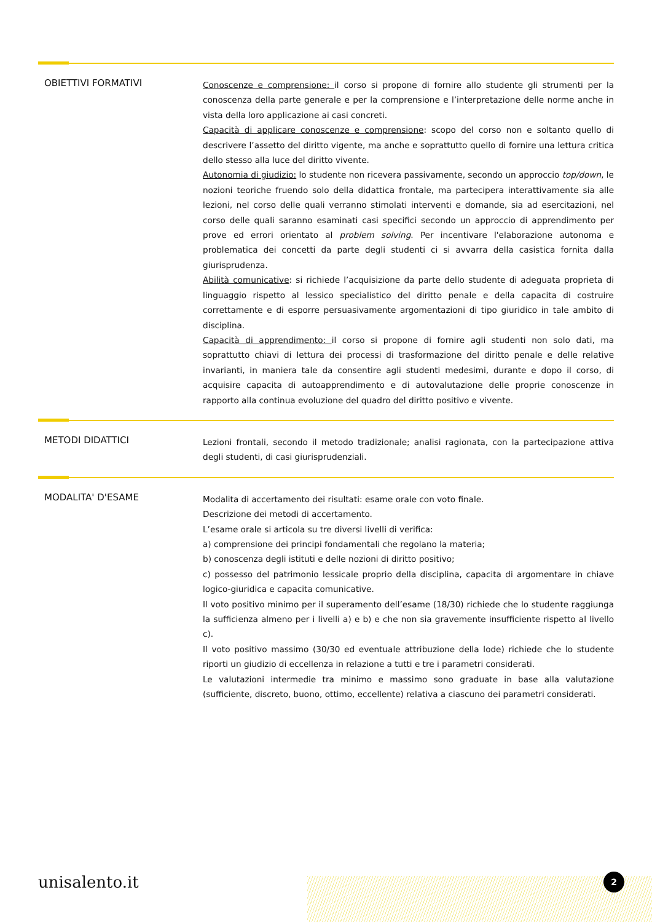OBIETTIVI FORMATIVI
Conoscenze e comprensione: il corso si propone di fornire allo studente gli strumenti per la conoscenza della parte generale e per la comprensione e l’interpretazione delle norme anche in vista della loro applicazione ai casi concreti.
Capacità di applicare conoscenze e comprensione: scopo del corso non e soltanto quello di descrivere l’assetto del diritto vigente, ma anche e soprattutto quello di fornire una lettura critica dello stesso alla luce del diritto vivente.
Autonomia di giudizio: lo studente non ricevera passivamente, secondo un approccio top/down, le nozioni teoriche fruendo solo della didattica frontale, ma partecipera interattivamente sia alle lezioni, nel corso delle quali verranno stimolati interventi e domande, sia ad esercitazioni, nel corso delle quali saranno esaminati casi specifici secondo un approccio di apprendimento per prove ed errori orientato al problem solving. Per incentivare l'elaborazione autonoma e problematica dei concetti da parte degli studenti ci si avvarra della casistica fornita dalla giurisprudenza.
Abilità comunicative: si richiede l’acquisizione da parte dello studente di adeguata proprieta di linguaggio rispetto al lessico specialistico del diritto penale e della capacita di costruire correttamente e di esporre persuasivamente argomentazioni di tipo giuridico in tale ambito di disciplina.
Capacità di apprendimento: il corso si propone di fornire agli studenti non solo dati, ma soprattutto chiavi di lettura dei processi di trasformazione del diritto penale e delle relative invarianti, in maniera tale da consentire agli studenti medesimi, durante e dopo il corso, di acquisire capacita di autoapprendimento e di autovalutazione delle proprie conoscenze in rapporto alla continua evoluzione del quadro del diritto positivo e vivente.
METODI DIDATTICI
Lezioni frontali, secondo il metodo tradizionale; analisi ragionata, con la partecipazione attiva degli studenti, di casi giurisprudenziali.
MODALITA' D'ESAME
Modalita di accertamento dei risultati: esame orale con voto finale.
Descrizione dei metodi di accertamento.
L’esame orale si articola su tre diversi livelli di verifica:
a) comprensione dei principi fondamentali che regolano la materia;
b) conoscenza degli istituti e delle nozioni di diritto positivo;
c) possesso del patrimonio lessicale proprio della disciplina, capacita di argomentare in chiave logico-giuridica e capacita comunicative.
Il voto positivo minimo per il superamento dell’esame (18/30) richiede che lo studente raggiunga la sufficienza almeno per i livelli a) e b) e che non sia gravemente insufficiente rispetto al livello c).
Il voto positivo massimo (30/30 ed eventuale attribuzione della lode) richiede che lo studente riporti un giudizio di eccellenza in relazione a tutti e tre i parametri considerati.
Le valutazioni intermedie tra minimo e massimo sono graduate in base alla valutazione (sufficiente, discreto, buono, ottimo, eccellente) relativa a ciascuno dei parametri considerati.
unisalento.it 2